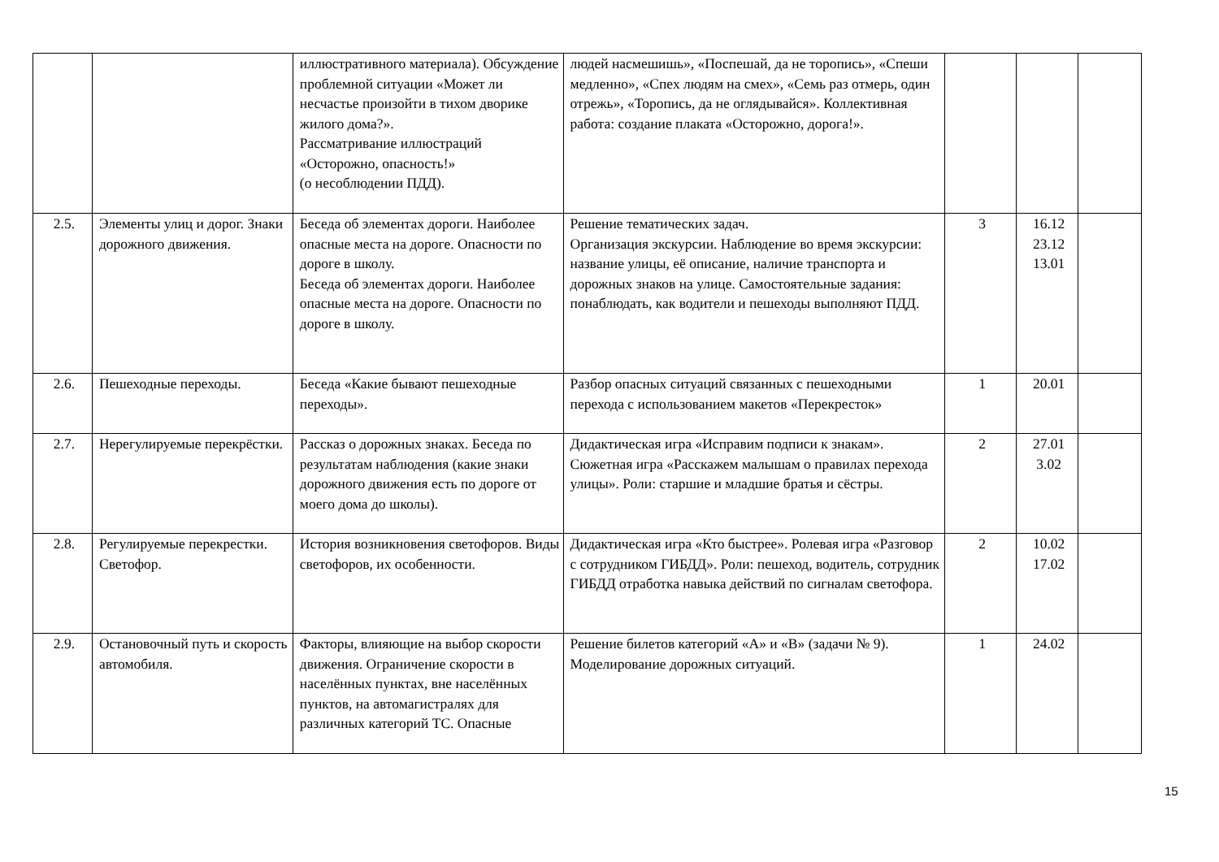| | | иллюстративного материала). Обсуждение проблемной ситуации «Может ли несчастье произойти в тихом дворике жилого дома?». Рассматривание иллюстраций «Осторожно, опасность!» (о несоблюдении ПДД). | людей насмешишь», «Поспешай, да не торопись», «Спеши медленно», «Спех людям на смех», «Семь раз отмерь, один отрежь», «Торопись, да не оглядывайся». Коллективная работа: создание плаката «Осторожно, дорога!». | | | |
| 2.5. | Элементы улиц и дорог. Знаки дорожного движения. | Беседа об элементах дороги. Наиболее опасные места на дороге. Опасности по дороге в школу. Беседа об элементах дороги. Наиболее опасные места на дороге. Опасности по дороге в школу. | Решение тематических задач. Организация экскурсии. Наблюдение во время экскурсии: название улицы, её описание, наличие транспорта и дорожных знаков на улице. Самостоятельные задания: понаблюдать, как водители и пешеходы выполняют ПДД. | 3 | 16.12 23.12 13.01 | |
| 2.6. | Пешеходные переходы. | Беседа «Какие бывают пешеходные переходы». | Разбор опасных ситуаций связанных с пешеходными перехода с использованием макетов «Перекресток» | 1 | 20.01 | |
| 2.7. | Нерегулируемые перекрёстки. | Рассказ о дорожных знаках. Беседа по результатам наблюдения (какие знаки дорожного движения есть по дороге от моего дома до школы). | Дидактическая игра «Исправим подписи к знакам». Сюжетная игра «Расскажем малышам о правилах перехода улицы». Роли: старшие и младшие братья и сёстры. | 2 | 27.01 3.02 | |
| 2.8. | Регулируемые перекрестки. Светофор. | История возникновения светофоров. Виды светофоров, их особенности. | Дидактическая игра «Кто быстрее». Ролевая игра «Разговор с сотрудником ГИБДД». Роли: пешеход, водитель, сотрудник ГИБДД отработка навыка действий по сигналам светофора. | 2 | 10.02 17.02 | |
| 2.9. | Остановочный путь и скорость автомобиля. | Факторы, влияющие на выбор скорости движения. Ограничение скорости в населённых пунктах, вне населённых пунктов, на автомагистралях для различных категорий ТС. Опасные | Решение билетов категорий «А» и «В» (задачи № 9). Моделирование дорожных ситуаций. | 1 | 24.02 | |
15